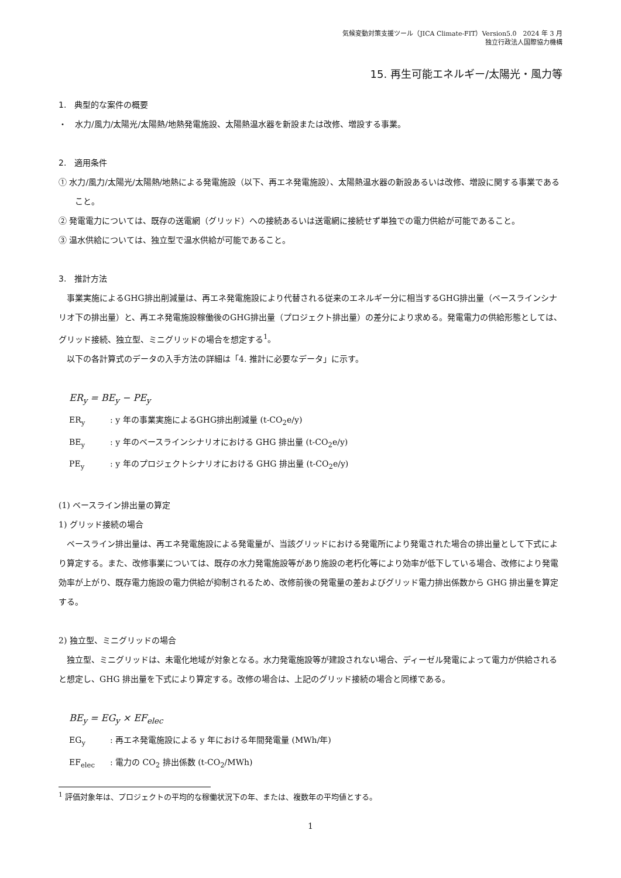気候変動対策支援ツール（JICA Climate-FIT）Version5.0　2024 年 3 月
独立行政法人国際協力機構
15. 再生可能エネルギー/太陽光・風力等
1.　典型的な案件の概要
・　水力/風力/太陽光/太陽熱/地熱発電施設、太陽熱温水器を新設または改修、増設する事業。
2.　適用条件
① 水力/風力/太陽光/太陽熱/地熱による発電施設（以下、再エネ発電施設）、太陽熱温水器の新設あるいは改修、増設に関する事業であること。
② 発電電力については、既存の送電網（グリッド）への接続あるいは送電網に接続せず単独での電力供給が可能であること。
③ 温水供給については、独立型で温水供給が可能であること。
3.　推計方法
事業実施によるGHG排出削減量は、再エネ発電施設により代替される従来のエネルギー分に相当するGHG排出量（ベースラインシナリオ下の排出量）と、再エネ発電施設稼働後のGHG排出量（プロジェクト排出量）の差分により求める。発電電力の供給形態としては、グリッド接続、独立型、ミニグリッドの場合を想定する<sup>1</sup>。
以下の各計算式のデータの入手方法の詳細は「4. 推計に必要なデータ」に示す。
ER<sub>y</sub> = BE<sub>y</sub> − PE<sub>y</sub>
ER<sub>y</sub> : y 年の事業実施によるGHG排出削減量 (t-CO<sub>2</sub>e/y)
BE<sub>y</sub> : y 年のベースラインシナリオにおける GHG 排出量 (t-CO<sub>2</sub>e/y)
PE<sub>y</sub> : y 年のプロジェクトシナリオにおける GHG 排出量 (t-CO<sub>2</sub>e/y)
(1) ベースライン排出量の算定
1) グリッド接続の場合
ベースライン排出量は、再エネ発電施設による発電量が、当該グリッドにおける発電所により発電された場合の排出量として下式により算定する。また、改修事業については、既存の水力発電施設等があり施設の老朽化等により効率が低下している場合、改修により発電効率が上がり、既存電力施設の電力供給が抑制されるため、改修前後の発電量の差およびグリッド電力排出係数から GHG 排出量を算定する。
2) 独立型、ミニグリッドの場合
独立型、ミニグリッドは、未電化地域が対象となる。水力発電施設等が建設されない場合、ディーゼル発電によって電力が供給されると想定し、GHG 排出量を下式により算定する。改修の場合は、上記のグリッド接続の場合と同様である。
BE<sub>y</sub> = EG<sub>y</sub> × EF<sub>elec</sub>
EG<sub>y</sub> : 再エネ発電施設による y 年における年間発電量 (MWh/年)
EF<sub>elec</sub> : 電力の CO<sub>2</sub> 排出係数 (t-CO<sub>2</sub>/MWh)
<sup>1</sup> 評価対象年は、プロジェクトの平均的な稼働状況下の年、または、複数年の平均値とする。
1